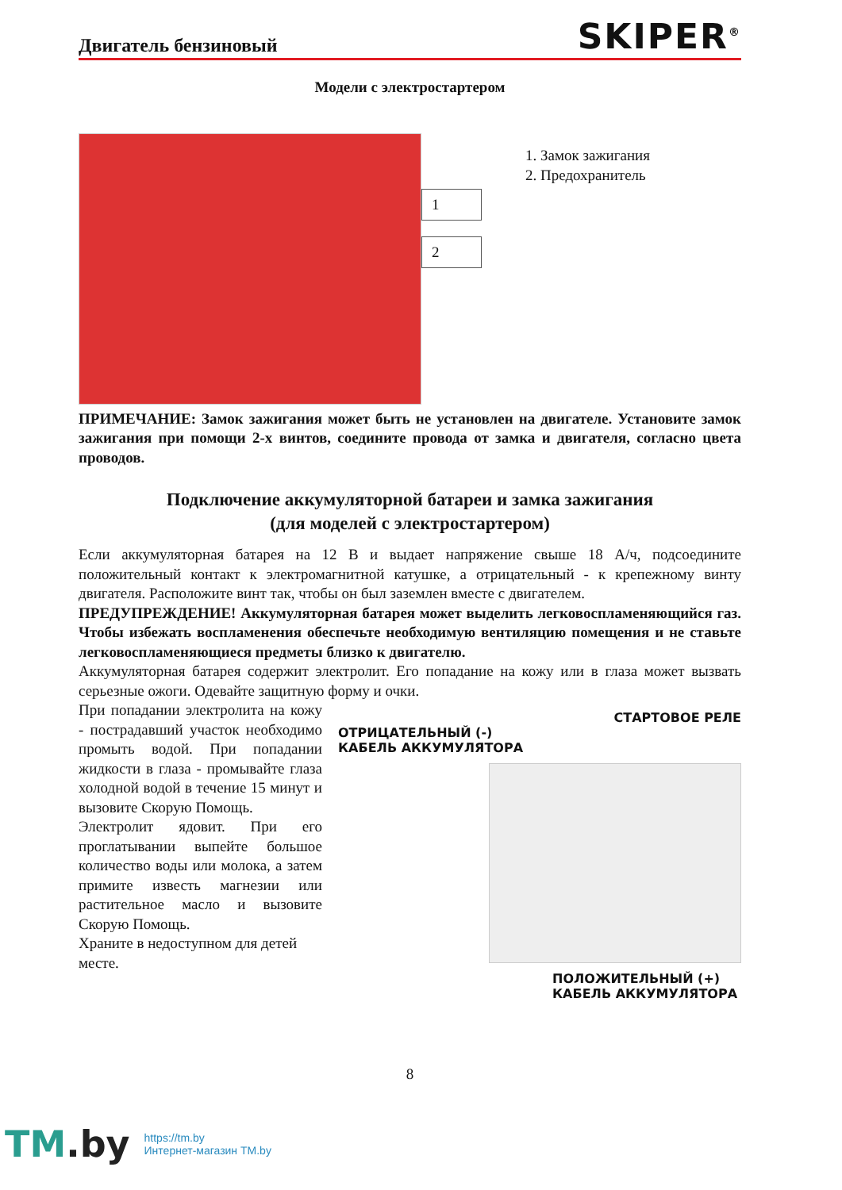Двигатель бензиновый
SKIPER<sup>®</sup>
Модели с электростартером
1
2
1. Замок зажигания
2. Предохранитель
ПРИМЕЧАНИЕ: Замок зажигания может быть не установлен на двигателе. Установите замок зажигания при помощи 2-х винтов, соедините провода от замка и двигателя, согласно цвета проводов.
Подключение аккумуляторной батареи и замка зажигания
(для моделей с электростартером)
Если аккумуляторная батарея на 12 В и выдает напряжение свыше 18 А/ч, подсоедините положительный контакт к электромагнитной катушке, а отрицательный - к крепежному винту двигателя. Расположите винт так, чтобы он был заземлен вместе с двигателем.
ПРЕДУПРЕЖДЕНИЕ! Аккумуляторная батарея может выделить легковоспламеняющийся газ. Чтобы избежать воспламенения обеспечьте необходимую вентиляцию помещения и не ставьте легковоспламеняющиеся предметы близко к двигателю.
Аккумуляторная батарея содержит электролит. Его попадание на кожу или в глаза может вызвать серьезные ожоги. Одевайте защитную форму и очки.
При попадании электролита на кожу - пострадавший участок необходимо промыть водой. При попадании жидкости в глаза - промывайте глаза холодной водой в течение 15 минут и вызовите Скорую Помощь.
Электролит ядовит. При его проглатывании выпейте большое количество воды или молока, а затем примите известь магнезии или растительное масло и вызовите Скорую Помощь.
Храните в недоступном для детей месте.
СТАРТОВОЕ РЕЛЕ
ОТРИЦАТЕЛЬНЫЙ (-)
КАБЕЛЬ АККУМУЛЯТОРА
ПОЛОЖИТЕЛЬНЫЙ (+)
КАБЕЛЬ АККУМУЛЯТОРА
8
TM.by
https://tm.by
Интернет-магазин TM.by